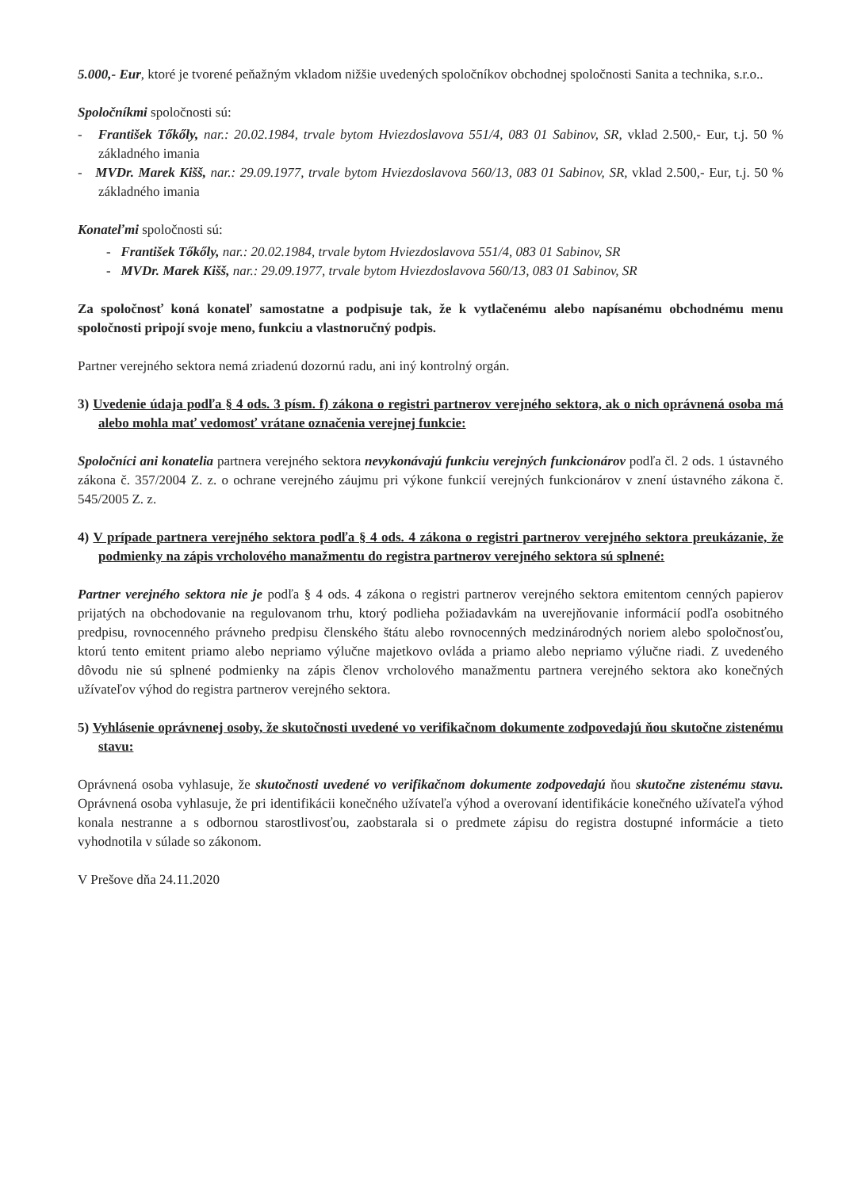5.000,- Eur, ktoré je tvorené peňažným vkladom nižšie uvedených spoločníkov obchodnej spoločnosti Sanita a technika, s.r.o..
Spoločníkmi spoločnosti sú:
- František Tőkőly, nar.: 20.02.1984, trvale bytom Hviezdoslavova 551/4, 083 01 Sabinov, SR, vklad 2.500,- Eur, t.j. 50 % základného imania
- MVDr. Marek Kišš, nar.: 29.09.1977, trvale bytom Hviezdoslavova 560/13, 083 01 Sabinov, SR, vklad 2.500,- Eur, t.j. 50 % základného imania
Konateľmi spoločnosti sú:
- František Tőkőly, nar.: 20.02.1984, trvale bytom Hviezdoslavova 551/4, 083 01 Sabinov, SR
- MVDr. Marek Kišš, nar.: 29.09.1977, trvale bytom Hviezdoslavova 560/13, 083 01 Sabinov, SR
Za spoločnosť koná konateľ samostatne a podpisuje tak, že k vytlačenému alebo napísanému obchodnému menu spoločnosti pripojí svoje meno, funkciu a vlastnoručný podpis.
Partner verejného sektora nemá zriadenú dozornú radu, ani iný kontrolný orgán.
3) Uvedenie údaja podľa § 4 ods. 3 písm. f) zákona o registri partnerov verejného sektora, ak o nich oprávnená osoba má alebo mohla mať vedomosť vrátane označenia verejnej funkcie:
Spoločníci ani konatelia partnera verejného sektora nevykonávajú funkciu verejných funkcionárov podľa čl. 2 ods. 1 ústavného zákona č. 357/2004 Z. z. o ochrane verejného záujmu pri výkone funkcií verejných funkcionárov v znení ústavného zákona č. 545/2005 Z. z.
4) V prípade partnera verejného sektora podľa § 4 ods. 4 zákona o registri partnerov verejného sektora preukázanie, že podmienky na zápis vrcholového manažmentu do registra partnerov verejného sektora sú splnené:
Partner verejného sektora nie je podľa § 4 ods. 4 zákona o registri partnerov verejného sektora emitentom cenných papierov prijatých na obchodovanie na regulovanom trhu, ktorý podlieha požiadavkám na uverejňovanie informácií podľa osobitného predpisu, rovnocenného právneho predpisu členského štátu alebo rovnocenných medzinárodných noriem alebo spoločnosťou, ktorú tento emitent priamo alebo nepriamo výlučne majetkovo ovláda a priamo alebo nepriamo výlučne riadi. Z uvedeného dôvodu nie sú splnené podmienky na zápis členov vrcholového manažmentu partnera verejného sektora ako konečných užívateľov výhod do registra partnerov verejného sektora.
5) Vyhlásenie oprávnenej osoby, že skutočnosti uvedené vo verifikačnom dokumente zodpovedajú ňou skutočne zistenému stavu:
Oprávnená osoba vyhlasuje, že skutočnosti uvedené vo verifikačnom dokumente zodpovedajú ňou skutočne zistenému stavu. Oprávnená osoba vyhlasuje, že pri identifikácii konečného užívateľa výhod a overovaní identifikácie konečného užívateľa výhod konala nestranne a s odbornou starostlivosťou, zaobstarala si o predmete zápisu do registra dostupné informácie a tieto vyhodnotila v súlade so zákonom.
V Prešove dňa 24.11.2020